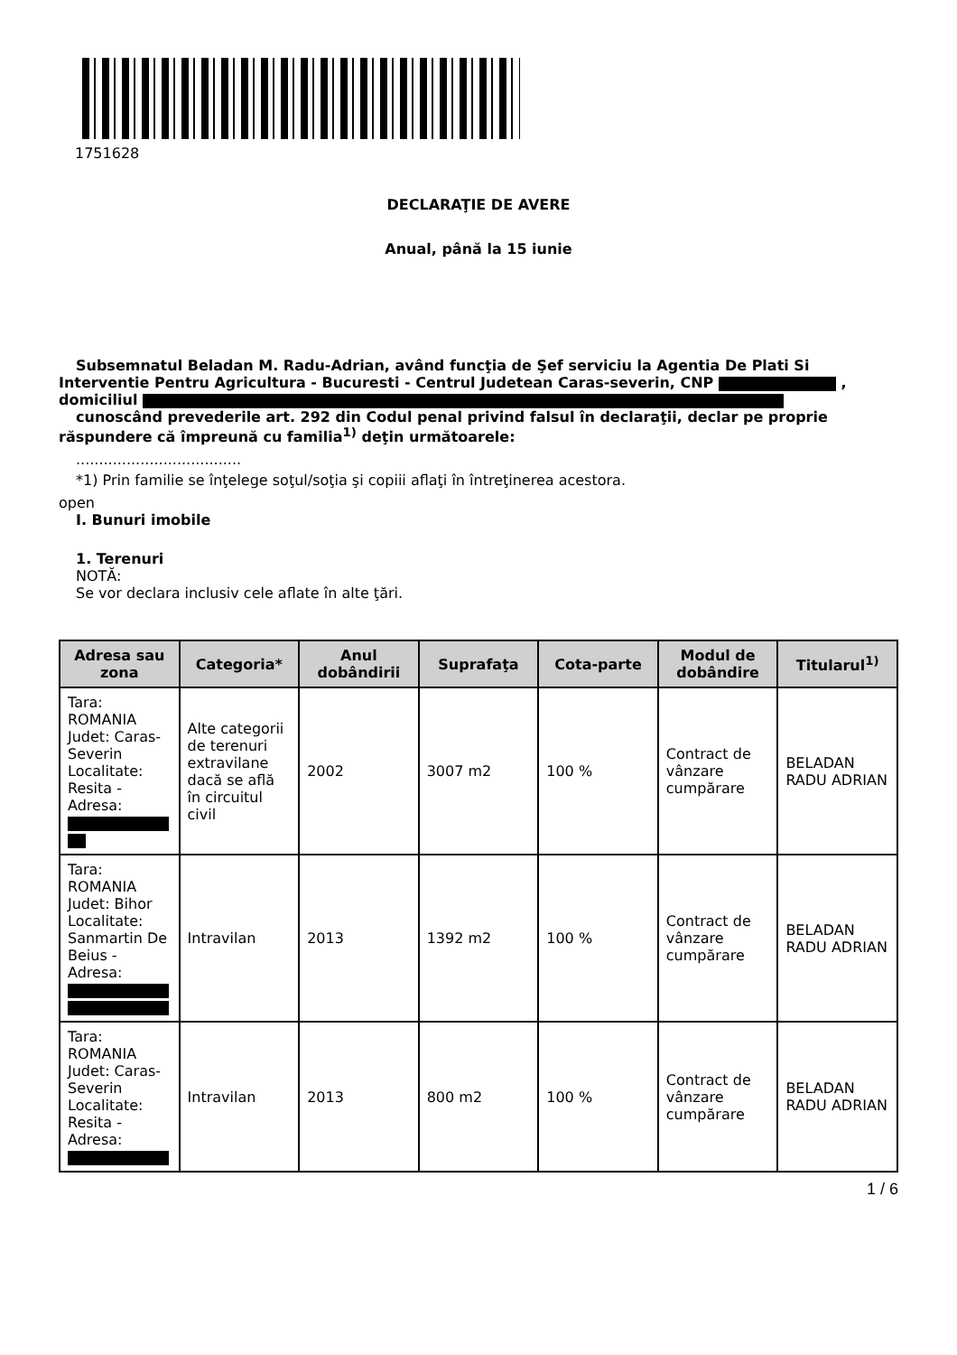1751628
DECLARAŢIE DE AVERE
Anual, până la 15 iunie
Subsemnatul Beladan M. Radu-Adrian, având funcţia de Şef serviciu la Agentia De Plati Si
Interventie Pentru Agricultura - Bucuresti - Centrul Judetean Caras-severin, CNP ,
domiciliul
cunoscând prevederile art. 292 din Codul penal privind falsul în declaraţii, declar pe proprie
răspundere că împreună cu familia<sup>1)</sup> deţin următoarele:
....................................
*1) Prin familie se înţelege soţul/soţia şi copiii aflaţi în întreţinerea acestora.
open
I. Bunuri imobile
1. Terenuri
NOTĂ:
Se vor declara inclusiv cele aflate în alte ţări.
| Adresa sau zona | Categoria* | Anul dobândirii | Suprafaţa | Cota-parte | Modul de dobândire | Titularul<sup>1)</sup> |
| --- | --- | --- | --- | --- | --- | --- |
| Tara: ROMANIA Judet: Caras-Severin Localitate: Resita - Adresa: | Alte categorii de terenuri extravilane dacă se află în circuitul civil | 2002 | 3007 m2 | 100 % | Contract de vânzare cumpărare | BELADAN RADU ADRIAN |
| Tara: ROMANIA Judet: Bihor Localitate: Sanmartin De Beius - Adresa: | Intravilan | 2013 | 1392 m2 | 100 % | Contract de vânzare cumpărare | BELADAN RADU ADRIAN |
| Tara: ROMANIA Judet: Caras-Severin Localitate: Resita - Adresa: | Intravilan | 2013 | 800 m2 | 100 % | Contract de vânzare cumpărare | BELADAN RADU ADRIAN |
1 / 6